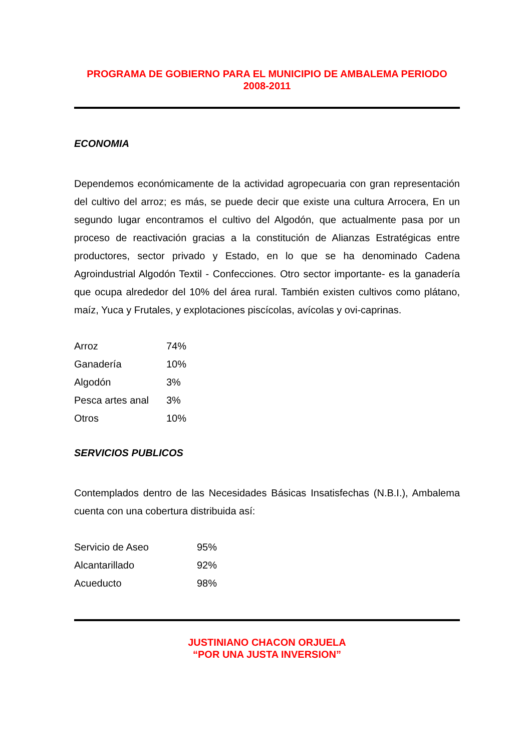PROGRAMA DE GOBIERNO PARA EL MUNICIPIO DE AMBALEMA PERIODO 2008-2011
ECONOMIA
Dependemos económicamente de la actividad agropecuaria con gran representación del cultivo del arroz; es más, se puede decir que existe una cultura Arrocera, En un segundo lugar encontramos el cultivo del Algodón, que actualmente pasa por un proceso de reactivación gracias a la constitución de Alianzas Estratégicas entre productores, sector privado y Estado, en lo que se ha denominado Cadena Agroindustrial Algodón Textil - Confecciones. Otro sector importante- es la ganadería que ocupa alrededor del 10% del área rural. También existen cultivos como plátano, maíz, Yuca y Frutales, y explotaciones piscícolas, avícolas y ovi-caprinas.
| Arroz | 74% |
| Ganadería | 10% |
| Algodón | 3% |
| Pesca artes anal | 3% |
| Otros | 10% |
SERVICIOS PUBLICOS
Contemplados dentro de las Necesidades Básicas Insatisfechas (N.B.I.), Ambalema cuenta con una cobertura distribuida así:
| Servicio de Aseo | 95% |
| Alcantarillado | 92% |
| Acueducto | 98% |
JUSTINIANO CHACON ORJUELA
“POR UNA JUSTA INVERSION”